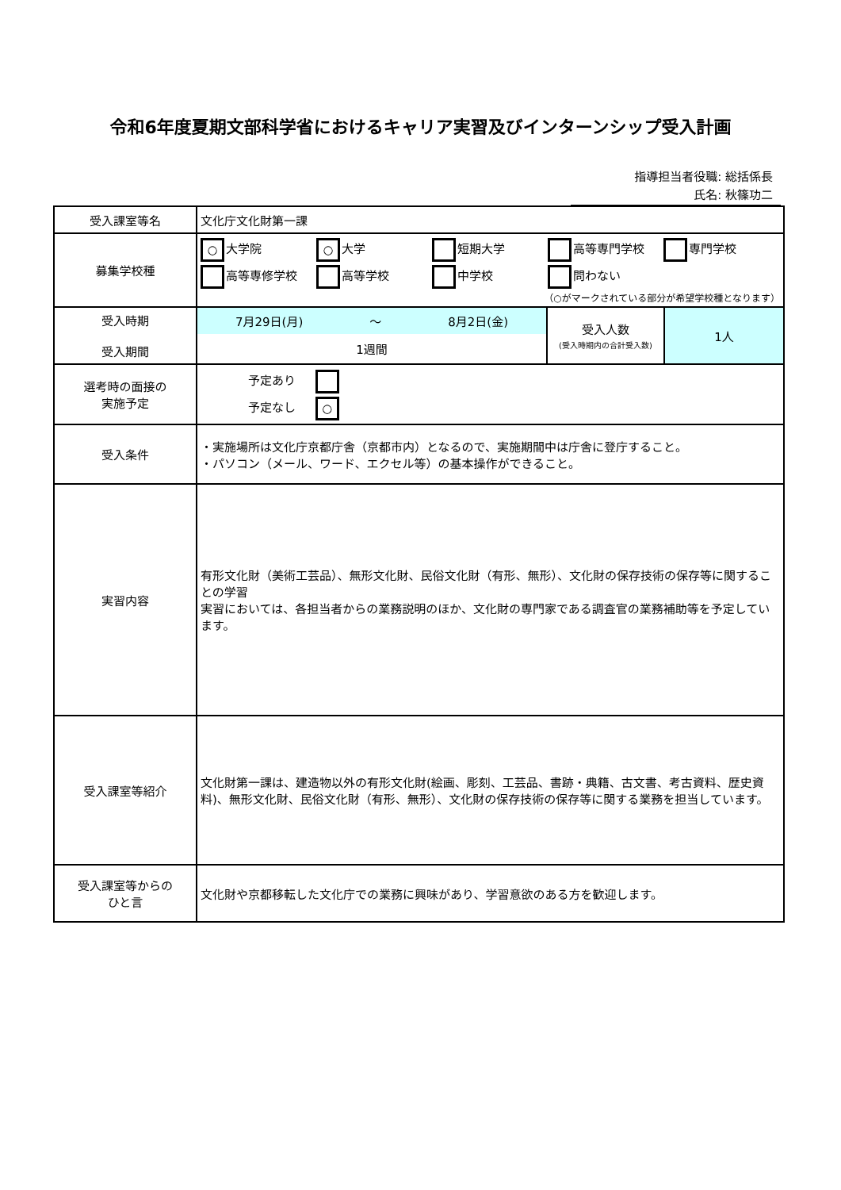令和6年度夏期文部科学省におけるキャリア実習及びインターンシップ受入計画
指導担当者役職: 総括係長
氏名: 秋篠功二
| 受入課室等名 | 文化庁文化財第一課 | | |
| 募集学校種 | ○ 大学院 ○ 大学 短期大学 高等専門学校 専門学校 高等専修学校 高等学校 中学校 問わない （○がマークされている部分が希望学校種となります） | | |
| 受入時期 受入期間 | 7月29日(月) ～ 8月2日(金) 1週間 | 受入人数 (受入時期内の合計受入数) | 1人 |
| 選考時の面接の 実施予定 | 予定あり 予定なし ○ | | |
| 受入条件 | ・実施場所は文化庁京都庁舎（京都市内）となるので、実施期間中は庁舎に登庁すること。 ・パソコン（メール、ワード、エクセル等）の基本操作ができること。 | | |
| 実習内容 | 有形文化財（美術工芸品）、無形文化財、民俗文化財（有形、無形）、文化財の保存技術の保存等に関することの学習 実習においては、各担当者からの業務説明のほか、文化財の専門家である調査官の業務補助等を予定しています。 | | |
| 受入課室等紹介 | 文化財第一課は、建造物以外の有形文化財(絵画、彫刻、工芸品、書跡・典籍、古文書、考古資料、歴史資料)、無形文化財、民俗文化財（有形、無形）、文化財の保存技術の保存等に関する業務を担当しています。 | | |
| 受入課室等からの ひと言 | 文化財や京都移転した文化庁での業務に興味があり、学習意欲のある方を歓迎します。 | | |